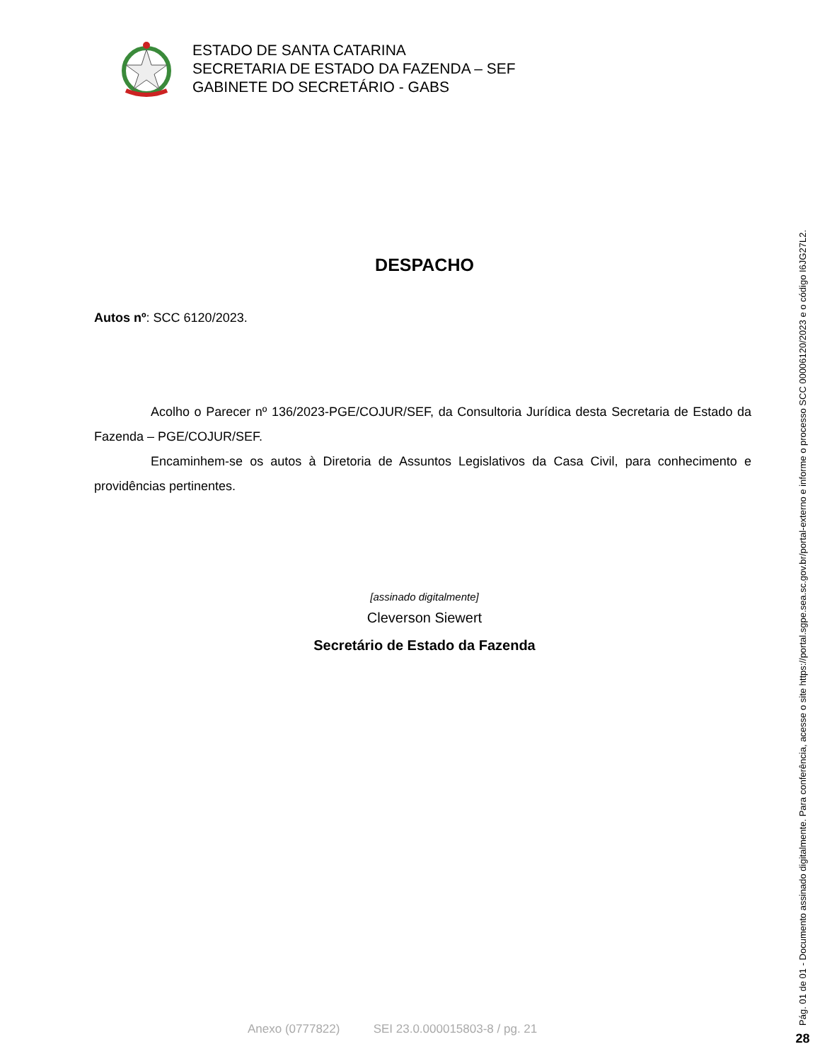ESTADO DE SANTA CATARINA
SECRETARIA DE ESTADO DA FAZENDA – SEF
GABINETE DO SECRETÁRIO - GABS
DESPACHO
Autos nº: SCC 6120/2023.
Acolho o Parecer nº 136/2023-PGE/COJUR/SEF, da Consultoria Jurídica desta Secretaria de Estado da Fazenda – PGE/COJUR/SEF.
Encaminhem-se os autos à Diretoria de Assuntos Legislativos da Casa Civil, para conhecimento e providências pertinentes.
[assinado digitalmente]
Cleverson Siewert
Secretário de Estado da Fazenda
Anexo (0777822) SEI 23.0.000015803-8 / pg. 21
Pág. 01 de 01 - Documento assinado digitalmente. Para conferência, acesse o site https://portal.sgpe.sea.sc.gov.br/portal-externo e informe o processo SCC 00006120/2023 e o código I6JG27L2.
28